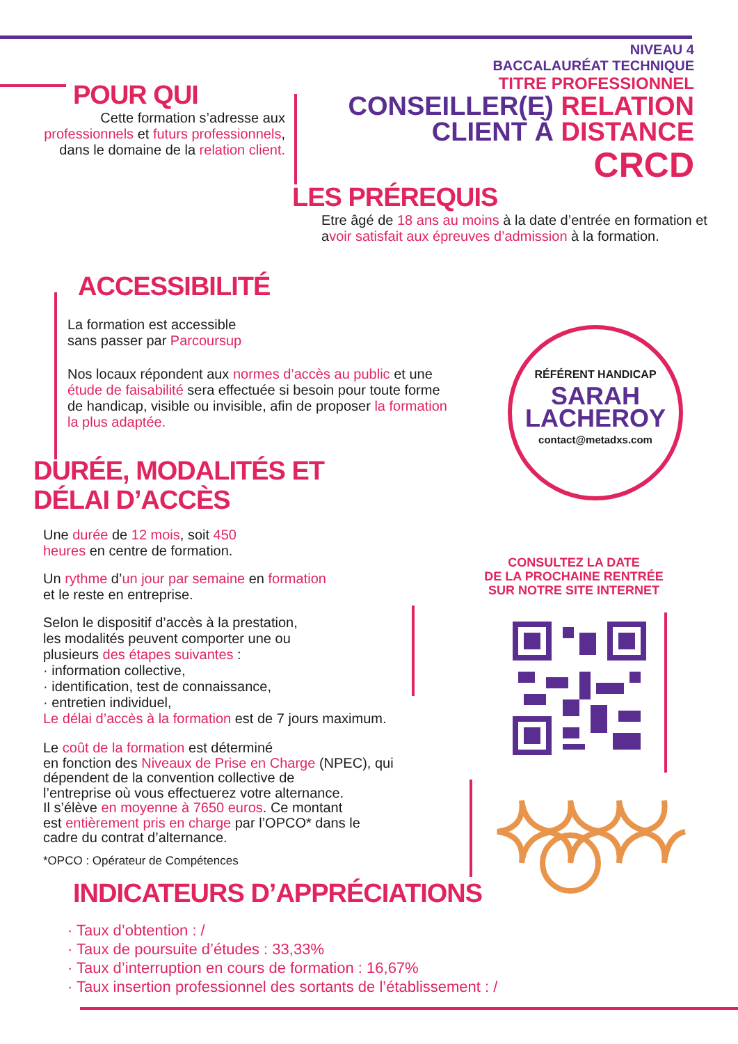NIVEAU 4
BACCALAURÉAT TECHNIQUE
TITRE PROFESSIONNEL
CONSEILLER(E) RELATION
CLIENT À DISTANCE
CRCD
POUR QUI
Cette formation s’adresse aux professionnels et futurs professionnels, dans le domaine de la relation client.
LES PRÉREQUIS
Etre âgé de 18 ans au moins à la date d’entrée en formation et avoir satisfait aux épreuves d’admission à la formation.
ACCESSIBILITÉ
La formation est accessible
sans passer par Parcoursup
Nos locaux répondent aux normes d’accès au public et une étude de faisabilité sera effectuée si besoin pour toute forme de handicap, visible ou invisible, afin de proposer la formation la plus adaptée.
RÉFÉRENT HANDICAP
SARAH
LACHEROY
contact@metadxs.com
DURÉE, MODALITÉS ET
DÉLAI D’ACCÈS
Une durée de 12 mois, soit 450
heures en centre de formation.
Un rythme d’un jour par semaine en formation
et le reste en entreprise.
Selon le dispositif d’accès à la prestation,
les modalités peuvent comporter une ou
plusieurs des étapes suivantes :
· information collective,
· identification, test de connaissance,
· entretien individuel,
Le délai d’accès à la formation est de 7 jours maximum.
Le coût de la formation est déterminé
en fonction des Niveaux de Prise en Charge (NPEC), qui
dépendent de la convention collective de
l’entreprise où vous effectuerez votre alternance.
Il s’élève en moyenne à 7650 euros. Ce montant
est entièrement pris en charge par l’OPCO* dans le
cadre du contrat d’alternance.
*OPCO : Opérateur de Compétences
CONSULTEZ LA DATE
DE LA PROCHAINE RENTRÉE
SUR NOTRE SITE INTERNET
INDICATEURS D’APPRÉCIATIONS
· Taux d’obtention : /
· Taux de poursuite d’études : 33,33%
· Taux d’interruption en cours de formation : 16,67%
· Taux insertion professionnel des sortants de l’établissement : /